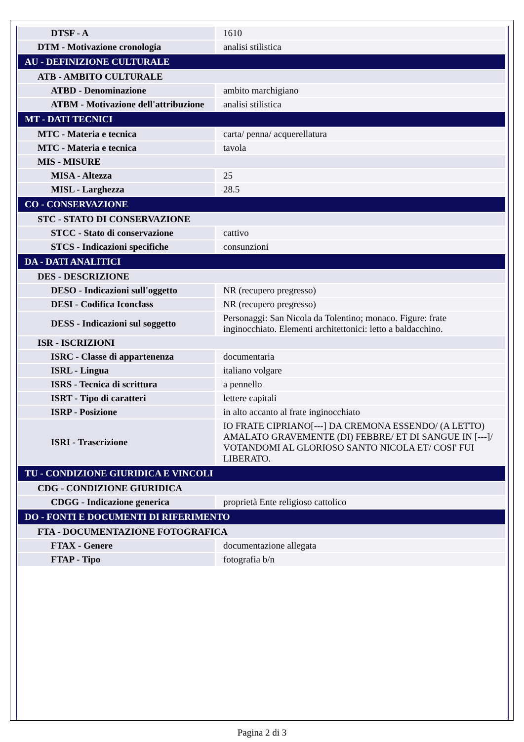| DTSF - A | 1610 |
| DTM - Motivazione cronologia | analisi stilistica |
| AU - DEFINIZIONE CULTURALE | |
| ATB - AMBITO CULTURALE | |
| ATBD - Denominazione | ambito marchigiano |
| ATBM - Motivazione dell'attribuzione | analisi stilistica |
| MT - DATI TECNICI | |
| MTC - Materia e tecnica | carta/ penna/ acquerellatura |
| MTC - Materia e tecnica | tavola |
| MIS - MISURE | |
| MISA - Altezza | 25 |
| MISL - Larghezza | 28.5 |
| CO - CONSERVAZIONE | |
| STC - STATO DI CONSERVAZIONE | |
| STCC - Stato di conservazione | cattivo |
| STCS - Indicazioni specifiche | consunzioni |
| DA - DATI ANALITICI | |
| DES - DESCRIZIONE | |
| DESO - Indicazioni sull'oggetto | NR (recupero pregresso) |
| DESI - Codifica Iconclass | NR (recupero pregresso) |
| DESS - Indicazioni sul soggetto | Personaggi: San Nicola da Tolentino; monaco. Figure: frate inginocchiato. Elementi architettonici: letto a baldacchino. |
| ISR - ISCRIZIONI | |
| ISRC - Classe di appartenenza | documentaria |
| ISRL - Lingua | italiano volgare |
| ISRS - Tecnica di scrittura | a pennello |
| ISRT - Tipo di caratteri | lettere capitali |
| ISRP - Posizione | in alto accanto al frate inginocchiato |
| ISRI - Trascrizione | IO FRATE CIPRIANO[---] DA CREMONA ESSENDO/ (A LETTO) AMALATO GRAVEMENTE (DI) FEBBRE/ ET DI SANGUE IN [---]/ VOTANDOMI AL GLORIOSO SANTO NICOLA ET/ COSI' FUI LIBERATO. |
| TU - CONDIZIONE GIURIDICA E VINCOLI | |
| CDG - CONDIZIONE GIURIDICA | |
| CDGG - Indicazione generica | proprietà Ente religioso cattolico |
| DO - FONTI E DOCUMENTI DI RIFERIMENTO | |
| FTA - DOCUMENTAZIONE FOTOGRAFICA | |
| FTAX - Genere | documentazione allegata |
| FTAP - Tipo | fotografia b/n |
Pagina 2 di 3